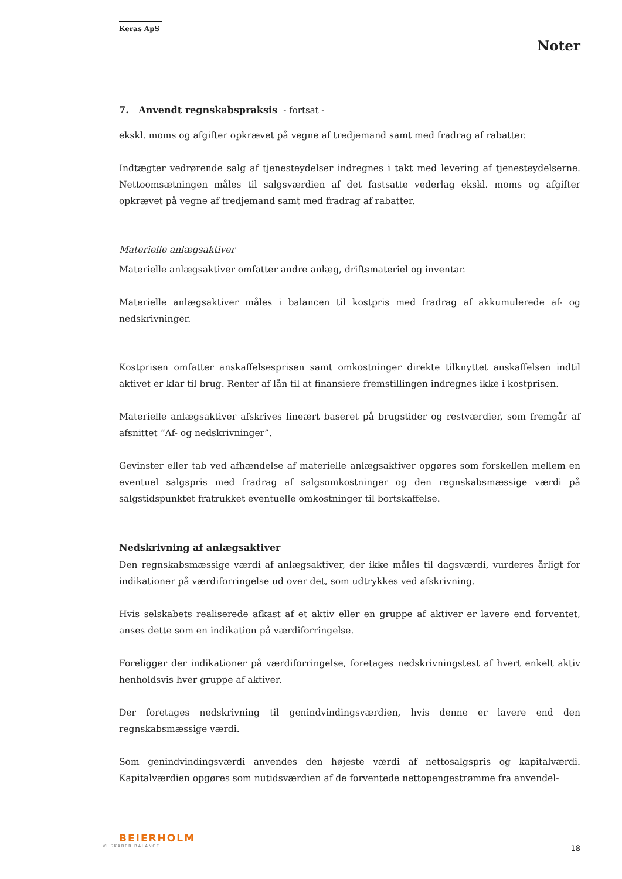Keras ApS
Noter
7. Anvendt regnskabspraksis - fortsat -
ekskl. moms og afgifter opkrævet på vegne af tredjemand samt med fradrag af rabatter.
Indtægter vedrørende salg af tjenesteydelser indregnes i takt med levering af tjenesteydelserne. Nettoomsætningen måles til salgsværdien af det fastsatte vederlag ekskl. moms og afgifter opkrævet på vegne af tredjemand samt med fradrag af rabatter.
Materielle anlægsaktiver
Materielle anlægsaktiver omfatter andre anlæg, driftsmateriel og inventar.
Materielle anlægsaktiver måles i balancen til kostpris med fradrag af akkumulerede af- og nedskrivninger.
Kostprisen omfatter anskaffelsesprisen samt omkostninger direkte tilknyttet anskaffelsen indtil aktivet er klar til brug. Renter af lån til at finansiere fremstillingen indregnes ikke i kostprisen.
Materielle anlægsaktiver afskrives lineært baseret på brugstider og restværdier, som fremgår af afsnittet ”Af- og nedskrivninger”.
Gevinster eller tab ved afhændelse af materielle anlægsaktiver opgøres som forskellen mellem en eventuel salgspris med fradrag af salgsomkostninger og den regnskabsmæssige værdi på salgstidspunktet fratrukket eventuelle omkostninger til bortskaffelse.
Nedskrivning af anlægsaktiver
Den regnskabsmæssige værdi af anlægsaktiver, der ikke måles til dagsværdi, vurderes årligt for indikationer på værdiforringelse ud over det, som udtrykkes ved afskrivning.
Hvis selskabets realiserede afkast af et aktiv eller en gruppe af aktiver er lavere end forventet, anses dette som en indikation på værdiforringelse.
Foreligger der indikationer på værdiforringelse, foretages nedskrivningstest af hvert enkelt aktiv henholdsvis hver gruppe af aktiver.
Der foretages nedskrivning til genindvindingsværdien, hvis denne er lavere end den regnskabsmæssige værdi.
Som genindvindingsværdi anvendes den højeste værdi af nettosalgspris og kapitalværdi. Kapitalværdien opgøres som nutidsværdien af de forventede nettopengestrømme fra anvendel-
BEIERHOLM
VI SKABER BALANCE
18